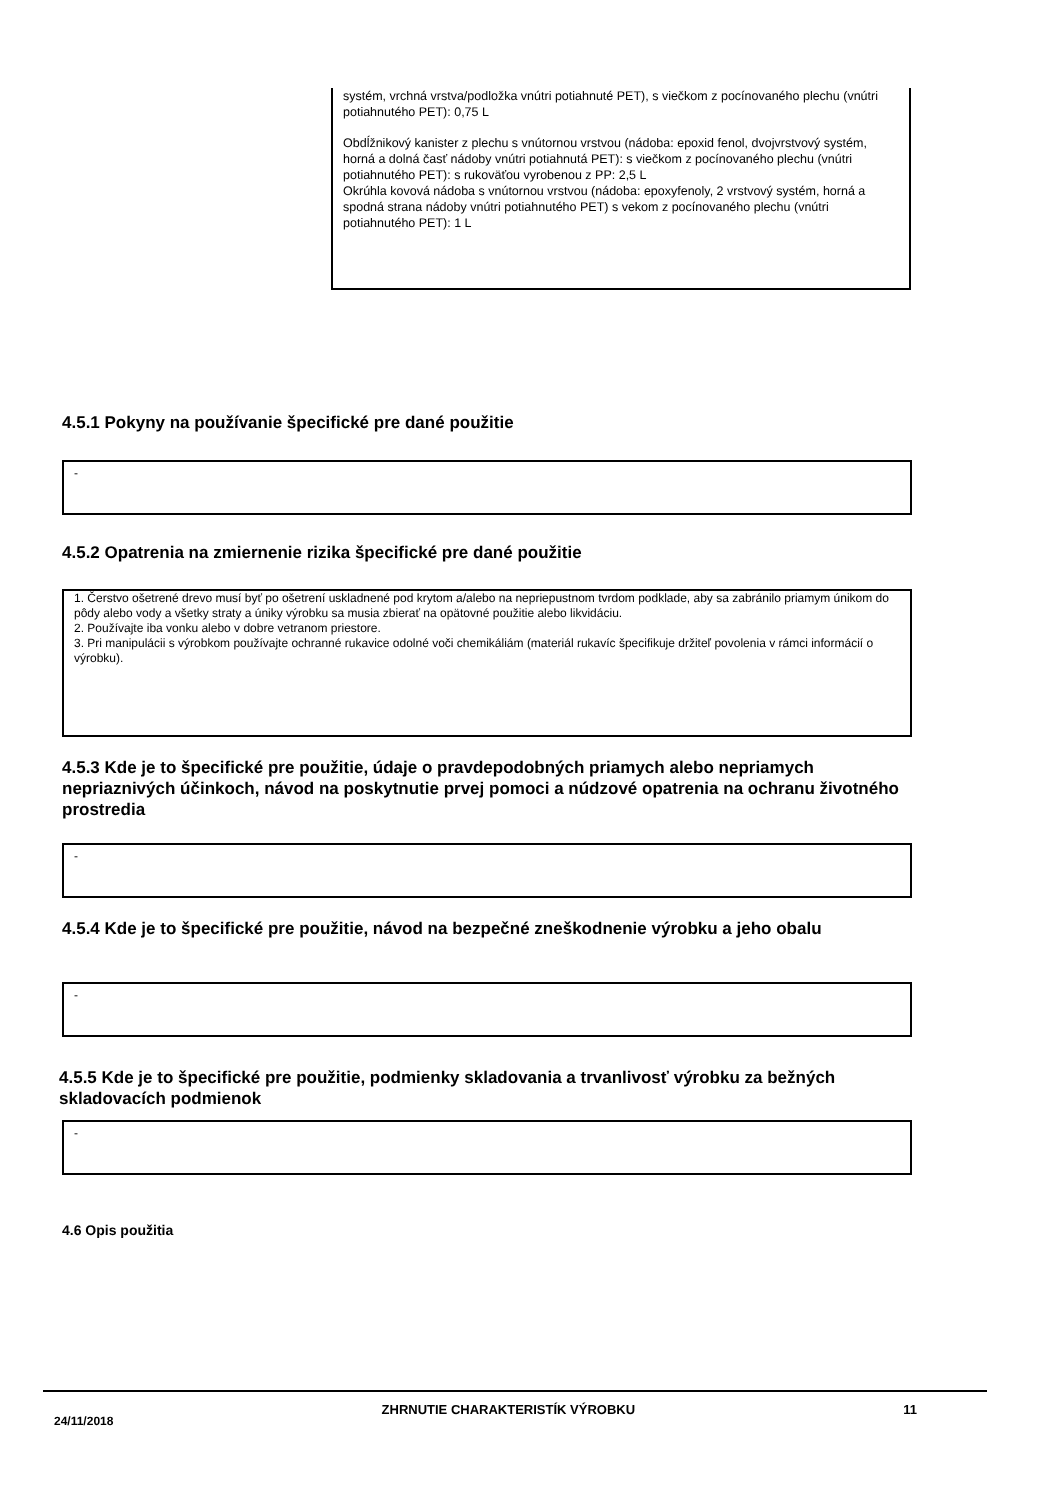systém, vrchná vrstva/podložka vnútri potiahnuté PET), s viečkom z pocínovaného plechu (vnútri potiahnutého PET): 0,75 L
Obdĺžnikový kanister z plechu s vnútornou vrstvou (nádoba: epoxid fenol, dvojvrstvový systém, horná a dolná časť nádoby vnútri potiahnutá PET): s viečkom z pocínovaného plechu (vnútri potiahnutého PET): s rukoväťou vyrobenou z PP: 2,5 L
Okrúhla kovová nádoba s vnútornou vrstvou (nádoba: epoxyfenoly, 2 vrstvový systém, horná a spodná strana nádoby vnútri potiahnutého PET) s vekom z pocínovaného plechu (vnútri potiahnutého PET): 1 L
4.5.1 Pokyny na používanie špecifické pre dané použitie
-
4.5.2 Opatrenia na zmiernenie rizika špecifické pre dané použitie
1. Čerstvo ošetrené drevo musí byť po ošetrení uskladnené pod krytom a/alebo na nepriepustnom tvrdom podklade, aby sa zabránilo priamym únikom do pôdy alebo vody a všetky straty a úniky výrobku sa musia zbierať na opätovné použitie alebo likvidáciu.
2. Používajte iba vonku alebo v dobre vetranom priestore.
3. Pri manipulácii s výrobkom používajte ochranné rukavice odolné voči chemikáliám (materiál rukavíc špecifikuje držiteľ povolenia v rámci informácií o výrobku).
4.5.3 Kde je to špecifické pre použitie, údaje o pravdepodobných priamych alebo nepriamych nepriaznivých účinkoch, návod na poskytnutie prvej pomoci a núdzové opatrenia na ochranu životného prostredia
-
4.5.4 Kde je to špecifické pre použitie, návod na bezpečné zneškodnenie výrobku a jeho obalu
-
4.5.5 Kde je to špecifické pre použitie, podmienky skladovania a trvanlivosť výrobku za bežných skladovacích podmienok
-
4.6 Opis použitia
24/11/2018 ZHRNUTIE CHARAKTERISTÍK VÝROBKU 11